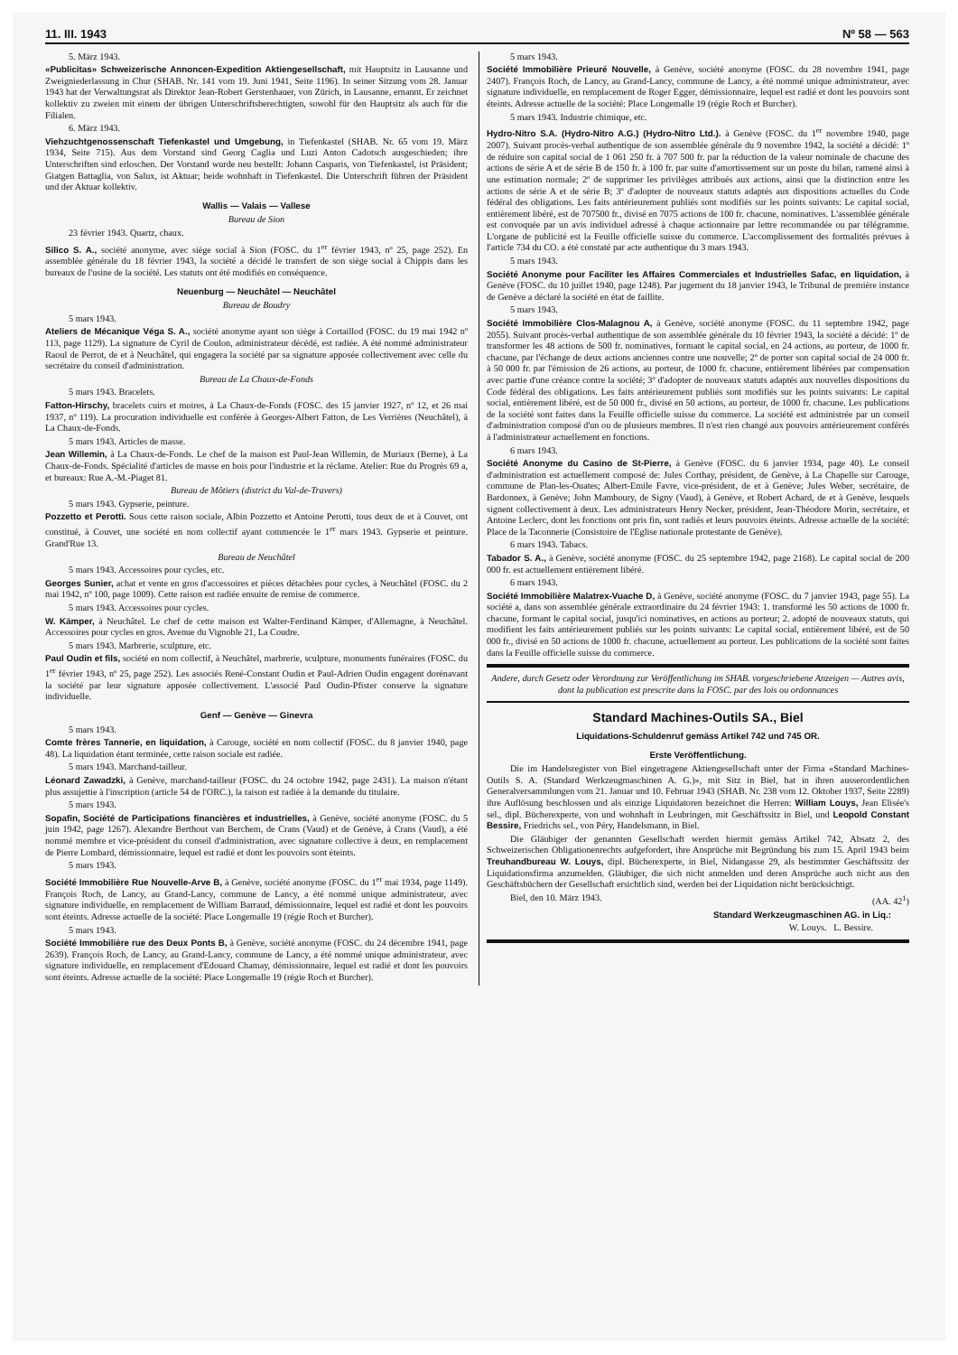11. III. 1943 Nº 58 — 563
5. März 1943.
«Publicitas» Schweizerische Annoncen-Expedition Aktiengesellschaft, mit Hauptsitz in Lausanne und Zweigniederlassung in Chur (SHAB. Nr. 141 vom 19. Juni 1941, Seite 1196). In seiner Sitzung vom 28. Januar 1943 hat der Verwaltungsrat als Direktor Jean-Robert Gerstenhauer, von Zürich, in Lausanne, ernannt. Er zeichnet kollektiv zu zweien mit einem der übrigen Unterschriftsberechtigten, sowohl für den Hauptsitz als auch für die Filialen.
6. März 1943.
Viehzuchtgenossenschaft Tiefenkastel und Umgebung, in Tiefenkastel (SHAB. Nr. 65 vom 19. März 1934, Seite 715). Aus dem Vorstand sind Georg Caglia und Luzi Anton Cadotsch ausgeschieden; ihre Unterschriften sind erloschen. Der Vorstand wurde neu bestellt: Johann Casparis, von Tiefenkastel, ist Präsident; Giatgen Battaglia, von Salux, ist Aktuar; beide wohnhaft in Tiefenkastel. Die Unterschrift führen der Präsident und der Aktuar kollektiv.
Wallis — Valais — Vallese
Bureau de Sion
23 février 1943. Quartz, chaux.
Silico S. A., société anonyme, avec siège social à Sion (FOSC. du 1<sup>er</sup> février 1943, nº 25, page 252). En assemblée générale du 18 février 1943, la société a décidé le transfert de son siège social à Chippis dans les bureaux de l'usine de la société. Les statuts ont été modifiés en conséquence.
Neuenburg — Neuchâtel — Neuchâtel
Bureau de Boudry
5 mars 1943.
Ateliers de Mécanique Véga S. A., société anonyme ayant son siège à Cortaillod (FOSC. du 19 mai 1942 nº 113, page 1129). La signature de Cyril de Coulon, administrateur décédé, est radiée. A été nommé administrateur Raoul de Perrot, de et à Neuchâtel, qui engagera la société par sa signature apposée collectivement avec celle du secrétaire du conseil d'administration.
Bureau de La Chaux-de-Fonds
5 mars 1943. Bracelets.
Fatton-Hirschy, bracelets cuirs et moires, à La Chaux-de-Fonds (FOSC. des 15 janvier 1927, nº 12, et 26 mai 1937, nº 119). La procuration individuelle est conférée à Georges-Albert Fatton, de Les Verrières (Neuchâtel), à La Chaux-de-Fonds.
5 mars 1943. Articles de masse.
Jean Willemin, à La Chaux-de-Fonds. Le chef de la maison est Paul-Jean Willemin, de Muriaux (Berne), à La Chaux-de-Fonds. Spécialité d'articles de masse en bois pour l'industrie et la réclame. Atelier: Rue du Progrès 69 a, et bureaux: Rue A.-M.-Piaget 81.
Bureau de Môtiers (district du Val-de-Travers)
5 mars 1943. Gypserie, peinture.
Pozzetto et Perotti. Sous cette raison sociale, Albin Pozzetto et Antoine Perotti, tous deux de et à Couvet, ont constitué, à Couvet, une société en nom collectif ayant commencée le 1<sup>er</sup> mars 1943. Gypserie et peinture. Grand'Rue 13.
Bureau de Neuchâtel
5 mars 1943. Accessoires pour cycles, etc.
Georges Sunier, achat et vente en gros d'accessoires et pièces détachées pour cycles, à Neuchâtel (FOSC. du 2 mai 1942, nº 100, page 1009). Cette raison est radiée ensuite de remise de commerce.
5 mars 1943. Accessoires pour cycles.
W. Kämper, à Neuchâtel. Le chef de cette maison est Walter-Ferdinand Kämper, d'Allemagne, à Neuchâtel. Accessoires pour cycles en gros. Avenue du Vignoble 21, La Coudre.
5 mars 1943. Marbrerie, sculpture, etc.
Paul Oudin et fils, société en nom collectif, à Neuchâtel, marbrerie, sculpture, monuments funéraires (FOSC. du 1<sup>er</sup> février 1943, nº 25, page 252). Les associés René-Constant Oudin et Paul-Adrien Oudin engagent dorénavant la société par leur signature apposée collectivement. L'associé Paul Oudin-Pfister conserve la signature individuelle.
Genf — Genève — Ginevra
5 mars 1943.
Comte frères Tannerie, en liquidation, à Carouge, société en nom collectif (FOSC. du 8 janvier 1940, page 48). La liquidation étant terminée, cette raison sociale est radiée.
5 mars 1943. Marchand-tailleur.
Léonard Zawadzki, à Genève, marchand-tailleur (FOSC. du 24 octobre 1942, page 2431). La maison n'étant plus assujettie à l'inscription (article 54 de l'ORC.), la raison est radiée à la demande du titulaire.
5 mars 1943.
Sopafin, Société de Participations financières et industrielles, à Genève, société anonyme (FOSC. du 5 juin 1942, page 1267). Alexandre Berthout van Berchem, de Crans (Vaud) et de Genève, à Crans (Vaud), a été nommé membre et vice-président du conseil d'administration, avec signature collective à deux, en remplacement de Pierre Lombard, démissionnaire, lequel est radié et dont les pouvoirs sont éteints.
5 mars 1943.
Société Immobilière Rue Nouvelle-Arve B, à Genève, société anonyme (FOSC. du 1<sup>er</sup> mai 1934, page 1149). François Roch, de Lancy, au Grand-Lancy, commune de Lancy, a été nommé unique administrateur, avec signature individuelle, en remplacement de William Barraud, démissionnaire, lequel est radié et dont les pouvoirs sont éteints. Adresse actuelle de la société: Place Longemalle 19 (régie Roch et Burcher).
5 mars 1943.
Société Immobilière rue des Deux Ponts B, à Genève, société anonyme (FOSC. du 24 décembre 1941, page 2639). François Roch, de Lancy, au Grand-Lancy, commune de Lancy, a été nommé unique administrateur, avec signature individuelle, en remplacement d'Edouard Chamay, démissionnaire, lequel est radié et dont les pouvoirs sont éteints. Adresse actuelle de la société: Place Longemalle 19 (régie Roch et Burcher).
5 mars 1943.
Société Immobilière Prieuré Nouvelle, à Genève, société anonyme (FOSC. du 28 novembre 1941, page 2407). François Roch, de Lancy, au Grand-Lancy, commune de Lancy, a été nommé unique administrateur, avec signature individuelle, en remplacement de Roger Egger, démissionnaire, lequel est radié et dont les pouvoirs sont éteints. Adresse actuelle de la société: Place Longemalle 19 (régie Roch et Burcher).
5 mars 1943. Industrie chimique, etc.
Hydro-Nitro S.A. (Hydro-Nitro A.G.) (Hydro-Nitro Ltd.). à Genève (FOSC. du 1<sup>er</sup> novembre 1940, page 2007). Suivant procès-verbal authentique de son assemblée générale du 9 novembre 1942, la société a décidé: 1º de réduire son capital social de 1 061 250 fr. à 707 500 fr. par la réduction de la valeur nominale de chacune des actions de série A et de série B de 150 fr. à 100 fr. par suite d'amortissement sur un poste du bilan, ramené ainsi à une estimation normale; 2º de supprimer les privilèges attribués aux actions, ainsi que la distinction entre les actions de série A et de série B; 3º d'adopter de nouveaux statuts adaptés aux dispositions actuelles du Code fédéral des obligations. Les faits antérieurement publiés sont modifiés sur les points suivants: Le capital social, entièrement libéré, est de 707500 fr., divisé en 7075 actions de 100 fr. chacune, nominatives. L'assemblée générale est convoquée par un avis individuel adressé à chaque actionnaire par lettre recommandée ou par télégramme. L'organe de publicité est la Feuille officielle suisse du commerce. L'accomplissement des formalités prévues à l'article 734 du CO. a été constaté par acte authentique du 3 mars 1943.
5 mars 1943.
Société Anonyme pour Faciliter les Affaires Commerciales et Industrielles Safac, en liquidation, à Genève (FOSC. du 10 juillet 1940, page 1248). Par jugement du 18 janvier 1943, le Tribunal de première instance de Genève a déclaré la société en état de faillite.
5 mars 1943.
Société Immobilière Clos-Malagnou A, à Genève, société anonyme (FOSC. du 11 septembre 1942, page 2055). Suivant procès-verbal authentique de son assemblée générale du 10 février 1943, la société a décidé: 1º de transformer les 48 actions de 500 fr. nominatives, formant le capital social, en 24 actions, au porteur, de 1000 fr. chacune, par l'échange de deux actions anciennes contre une nouvelle; 2º de porter son capital social de 24 000 fr. à 50 000 fr. par l'émission de 26 actions, au porteur, de 1000 fr. chacune, entièrement libérées par compensation avec partie d'une créance contre la société; 3º d'adopter de nouveaux statuts adaptés aux nouvelles dispositions du Code fédéral des obligations. Les faits antérieurement publiés sont modifiés sur les points suivants: Le capital social, entièrement libéré, est de 50 000 fr., divisé en 50 actions, au porteur, de 1000 fr. chacune. Les publications de la société sont faites dans la Feuille officielle suisse du commerce. La société est administrée par un conseil d'administration composé d'un ou de plusieurs membres. Il n'est rien changé aux pouvoirs antérieurement conférés à l'administrateur actuellement en fonctions.
6 mars 1943.
Société Anonyme du Casino de St-Pierre, à Genève (FOSC. du 6 janvier 1934, page 40). Le conseil d'administration est actuellement composé de: Jules Corthay, président, de Genève, à La Chapelle sur Carouge, commune de Plan-les-Ouates; Albert-Emile Favre, vice-président, de et à Genève; Jules Weber, secrétaire, de Bardonnex, à Genève; John Mamboury, de Signy (Vaud), à Genève, et Robert Achard, de et à Genève, lesquels signent collectivement à deux. Les administrateurs Henry Necker, président, Jean-Théodore Morin, secrétaire, et Antoine Leclerc, dont les fonctions ont pris fin, sont radiés et leurs pouvoirs éteints. Adresse actuelle de la société: Place de la Taconnerie (Consistoire de l'Eglise nationale protestante de Genève).
6 mars 1943. Tabacs.
Tabador S. A., à Genève, société anonyme (FOSC. du 25 septembre 1942, page 2168). Le capital social de 200 000 fr. est actuellement entièrement libéré.
6 mars 1943.
Société Immobilière Malatrex-Vuache D, à Genève, société anonyme (FOSC. du 7 janvier 1943, page 55). La société a, dans son assemblée générale extraordinaire du 24 février 1943: 1. transformé les 50 actions de 1000 fr. chacune, formant le capital social, jusqu'ici nominatives, en actions au porteur; 2. adopté de nouveaux statuts, qui modifient les faits antérieurement publiés sur les points suivants: Le capital social, entièrement libéré, est de 50 000 fr., divisé en 50 actions de 1000 fr. chacune, actuellement au porteur. Les publications de la société sont faites dans la Feuille officielle suisse du commerce.
Andere, durch Gesetz oder Verordnung zur Veröffentlichung im SHAB. vorgeschriebene Anzeigen — Autres avis, dont la publication est prescrite dans la FOSC. par des lois ou ordonnances
Standard Machines-Outils SA., Biel
Liquidations-Schuldenruf gemäss Artikel 742 und 745 OR.
Erste Veröffentlichung.
Die im Handelsregister von Biel eingetragene Aktiengesellschaft unter der Firma «Standard Machines-Outils S. A. (Standard Werkzeugmaschinen A. G.)», mit Sitz in Biel, hat in ihren ausserordentlichen Generalversammlungen vom 21. Januar und 10. Februar 1943 (SHAB. Nr. 238 vom 12. Oktober 1937, Seite 2289) ihre Auflösung beschlossen und als einzige Liquidatoren bezeichnet die Herren: William Louys, Jean Elisée's sel., dipl. Bücherexperte, von und wohnhaft in Leubringen, mit Geschäftssitz in Biel, und Leopold Constant Bessire, Friedrichs sel., von Péry, Handelsmann, in Biel.
Die Gläubiger der genannten Gesellschaft werden hiermit gemäss Artikel 742, Absatz 2, des Schweizerischen Obligationenrechts aufgefordert, ihre Ansprüche mit Begründung bis zum 15. April 1943 beim Treuhandbureau W. Louys, dipl. Bücherexperte, in Biel, Nidangasse 29, als bestimmter Geschäftssitz der Liquidationsfirma anzumelden. Gläubiger, die sich nicht anmelden und deren Ansprüche auch nicht aus den Geschäftsbüchern der Gesellschaft ersichtlich sind, werden bei der Liquidation nicht berücksichtigt.
Biel, den 10. März 1943. (AA. 42<sup>1</sup>)
Standard Werkzeugmaschinen AG. in Liq.:
W. Louys. L. Bessire.